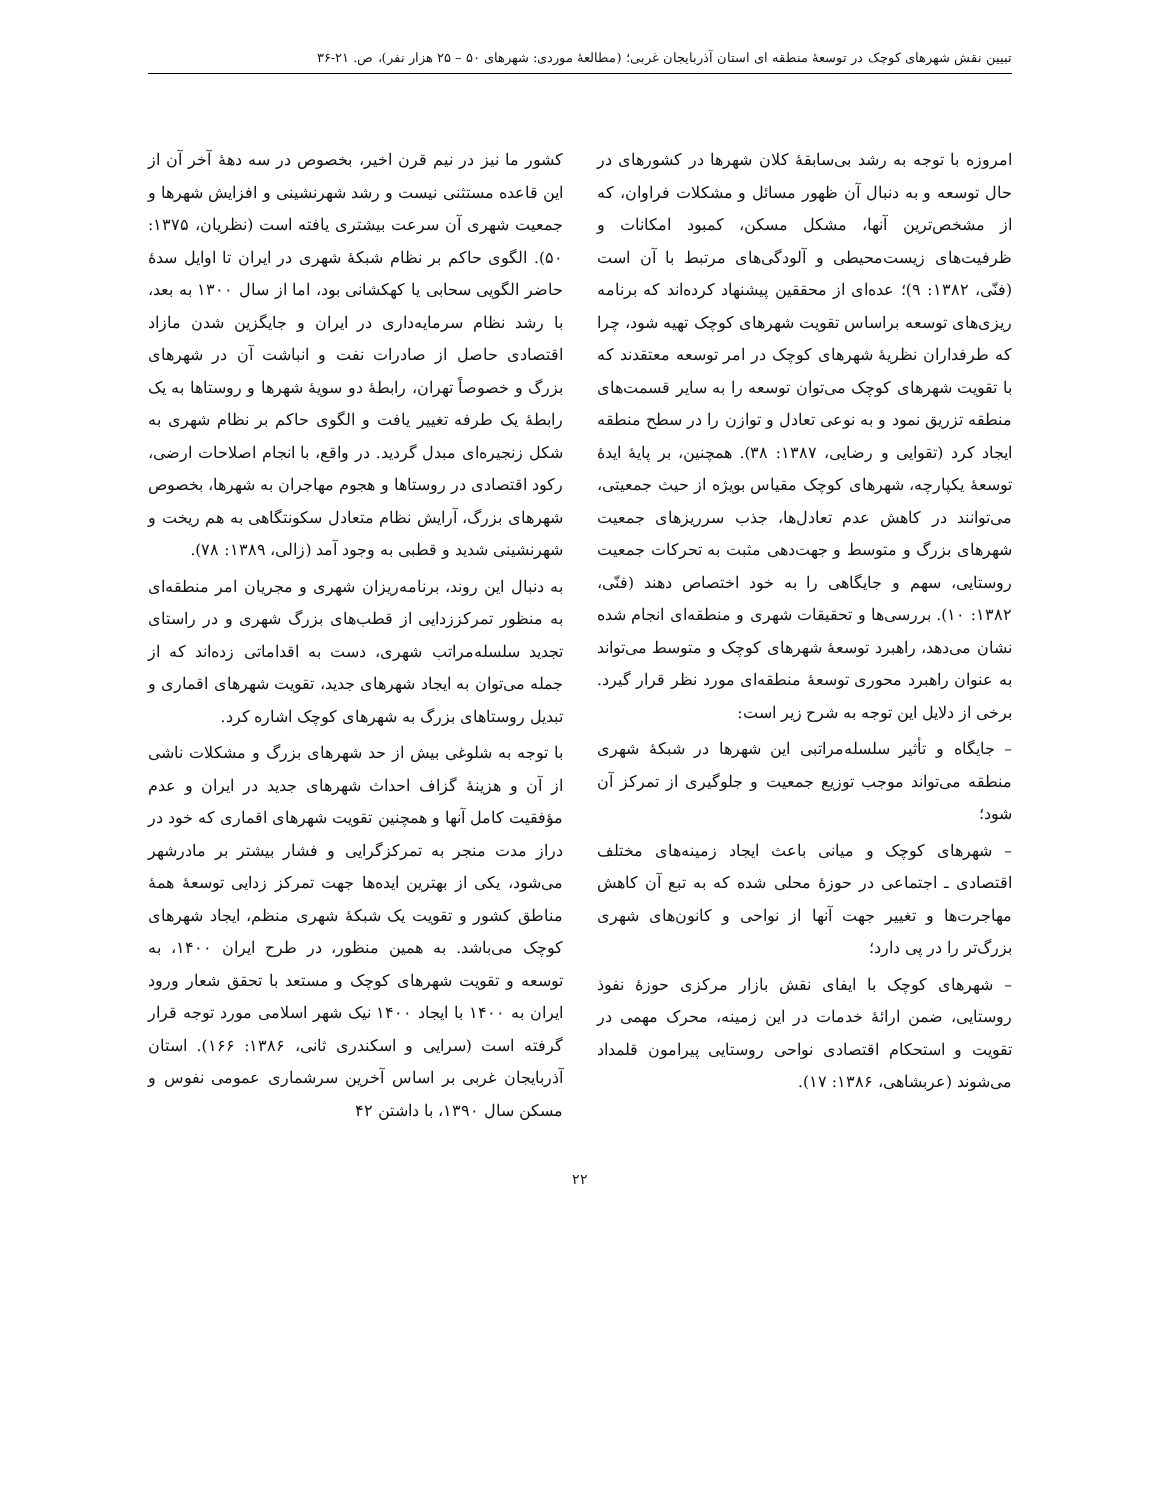تبیین نقش شهرهای کوچک در توسعهٔ منطقه ای استان آذربایجان غربی؛ (مطالعهٔ موردی: شهرهای ۵۰ – ۲۵ هزار نفر)، ص. ۲۱-۳۶
امروزه با توجه به رشد بی‌سابقهٔ کلان شهرها در کشورهای در حال توسعه و به دنبال آن ظهور مسائل و مشکلات فراوان، که از مشخص‌ترین آنها، مشکل مسکن، کمبود امکانات و ظرفیت‌های زیست‌محیطی و آلودگی‌های مرتبط با آن است (فنّی، ۱۳۸۲: ۹)؛ عده‌ای از محققین پیشنهاد کرده‌اند که برنامه ریزی‌های توسعه براساس تقویت شهرهای کوچک تهیه شود، چرا که طرفداران نظریهٔ شهرهای کوچک در امر توسعه معتقدند که با تقویت شهرهای کوچک می‌توان توسعه را به سایر قسمت‌های منطقه تزریق نمود و به نوعی تعادل و توازن را در سطح منطقه ایجاد کرد (تقوایی و رضایی، ۱۳۸۷: ۳۸). همچنین، بر پایهٔ ایدهٔ توسعهٔ یکپارچه، شهرهای کوچک مقیاس بویژه از حیث جمعیتی، می‌توانند در کاهش عدم تعادل‌ها، جذب سرریزهای جمعیت شهرهای بزرگ و متوسط و جهت‌دهی مثبت به تحرکات جمعیت روستایی، سهم و جایگاهی را به خود اختصاص دهند (فنّی، ۱۳۸۲: ۱۰). بررسی‌ها و تحقیقات شهری و منطقه‌ای انجام شده نشان می‌دهد، راهبرد توسعهٔ شهرهای کوچک و متوسط می‌تواند به عنوان راهبرد محوری توسعهٔ منطقه‌ای مورد نظر قرار گیرد. برخی از دلایل این توجه به شرح زیر است:
– جایگاه و تأثیر سلسله‌مراتبی این شهرها در شبکهٔ شهری منطقه می‌تواند موجب توزیع جمعیت و جلوگیری از تمرکز آن شود؛
– شهرهای کوچک و میانی باعث ایجاد زمینه‌های مختلف اقتصادی ـ اجتماعی در حوزهٔ محلی شده که به تبع آن کاهش مهاجرت‌ها و تغییر جهت آنها از نواحی و کانون‌های شهری بزرگ‌تر را در پی دارد؛
– شهرهای کوچک با ایفای نقش بازار مرکزی حوزهٔ نفوذ روستایی، ضمن ارائهٔ خدمات در این زمینه، محرک مهمی در تقویت و استحکام اقتصادی نواحی روستایی پیرامون قلمداد می‌شوند (عربشاهی، ۱۳۸۶: ۱۷).
کشور ما نیز در نیم قرن اخیر، بخصوص در سه دههٔ آخر آن از این قاعده مستثنی نیست و رشد شهرنشینی و افزایش شهرها و جمعیت شهری آن سرعت بیشتری یافته است (نظریان، ۱۳۷۵: ۵۰). الگوی حاکم بر نظام شبکهٔ شهری در ایران تا اوایل سدهٔ حاضر الگویی سحابی یا کهکشانی بود، اما از سال ۱۳۰۰ به بعد، با رشد نظام سرمایه‌داری در ایران و جایگزین شدن مازاد اقتصادی حاصل از صادرات نفت و انباشت آن در شهرهای بزرگ و خصوصاً تهران، رابطهٔ دو سویهٔ شهرها و روستاها به یک رابطهٔ یک طرفه تغییر یافت و الگوی حاکم بر نظام شهری به شکل زنجیره‌ای مبدل گردید. در واقع، با انجام اصلاحات ارضی، رکود اقتصادی در روستاها و هجوم مهاجران به شهرها، بخصوص شهرهای بزرگ، آرایش نظام متعادل سکونتگاهی به هم ریخت و شهرنشینی شدید و قطبی به وجود آمد (زالی، ۱۳۸۹: ۷۸).
به دنبال این روند، برنامه‌ریزان شهری و مجریان امر منطقه‌ای به منظور تمرکززدایی از قطب‌های بزرگ شهری و در راستای تجدید سلسله‌مراتب شهری، دست به اقداماتی زده‌اند که از جمله می‌توان به ایجاد شهرهای جدید، تقویت شهرهای اقماری و تبدیل روستاهای بزرگ به شهرهای کوچک اشاره کرد.
با توجه به شلوغی بیش از حد شهرهای بزرگ و مشکلات ناشی از آن و هزینهٔ گزاف احداث شهرهای جدید در ایران و عدم مؤفقیت کامل آنها و همچنین تقویت شهرهای اقماری که خود در دراز مدت منجر به تمرکزگرایی و فشار بیشتر بر مادرشهر می‌شود، یکی از بهترین ایده‌ها جهت تمرکز زدایی توسعهٔ همهٔ مناطق کشور و تقویت یک شبکهٔ شهری منظم، ایجاد شهرهای کوچک می‌باشد. به همین منظور، در طرح ایران ۱۴۰۰، به توسعه و تقویت شهرهای کوچک و مستعد با تحقق شعار ورود ایران به ۱۴۰۰ با ایجاد ۱۴۰۰ نیک شهر اسلامی مورد توجه قرار گرفته است (سرایی و اسکندری ثانی، ۱۳۸۶: ۱۶۶). استان آذربایجان غربی بر اساس آخرین سرشماری عمومی نفوس و مسکن سال ۱۳۹۰، با داشتن ۴۲
۲۲